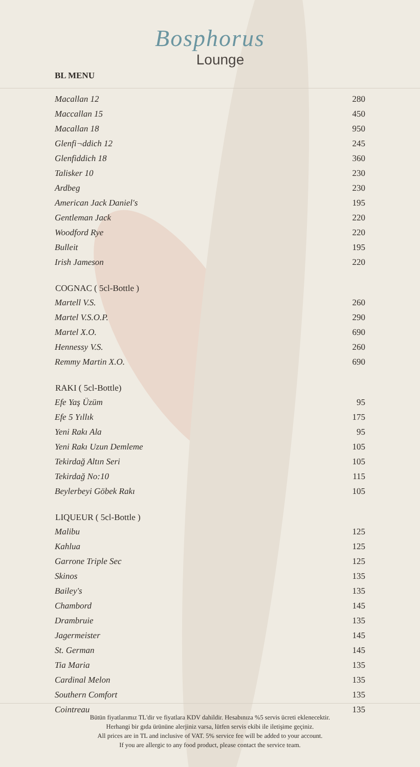Bosphorus
Lounge
BL MENU
| Macallan 12 | 280 |
| Maccallan 15 | 450 |
| Macallan 18 | 950 |
| Glenfi¬ddich 12 | 245 |
| Glenfiddich 18 | 360 |
| Talisker 10 | 230 |
| Ardbeg | 230 |
| American Jack Daniel's | 195 |
| Gentleman Jack | 220 |
| Woodford Rye | 220 |
| Bulleit | 195 |
| Irish Jameson | 220 |
| COGNAC ( 5cl-Bottle ) | |
| Martell V.S. | 260 |
| Martel V.S.O.P. | 290 |
| Martel X.O. | 690 |
| Hennessy V.S. | 260 |
| Remmy Martin X.O. | 690 |
| RAKI ( 5cl-Bottle) | |
| Efe Yaş Üzüm | 95 |
| Efe 5 Yıllık | 175 |
| Yeni Rakı Ala | 95 |
| Yeni Rakı Uzun Demleme | 105 |
| Tekirdağ Altın Seri | 105 |
| Tekirdağ No:10 | 115 |
| Beylerbeyi Göbek Rakı | 105 |
| LIQUEUR ( 5cl-Bottle ) | |
| Malibu | 125 |
| Kahlua | 125 |
| Garrone Triple Sec | 125 |
| Skinos | 135 |
| Bailey's | 135 |
| Chambord | 145 |
| Drambruie | 135 |
| Jagermeister | 145 |
| St. German | 145 |
| Tia Maria | 135 |
| Cardinal Melon | 135 |
| Southern Comfort | 135 |
| Cointreau | 135 |
Bütün fiyatlarımız TL'dir ve fiyatlara KDV dahildir. Hesabınıza %5 servis ücreti eklenecektir.
Herhangi bir gıda ürününe alerjiniz varsa, lütfen servis ekibi ile iletişime geçiniz.
All prices are in TL and inclusive of VAT. 5% service fee will be added to your account.
If you are allergic to any food product, please contact the service team.